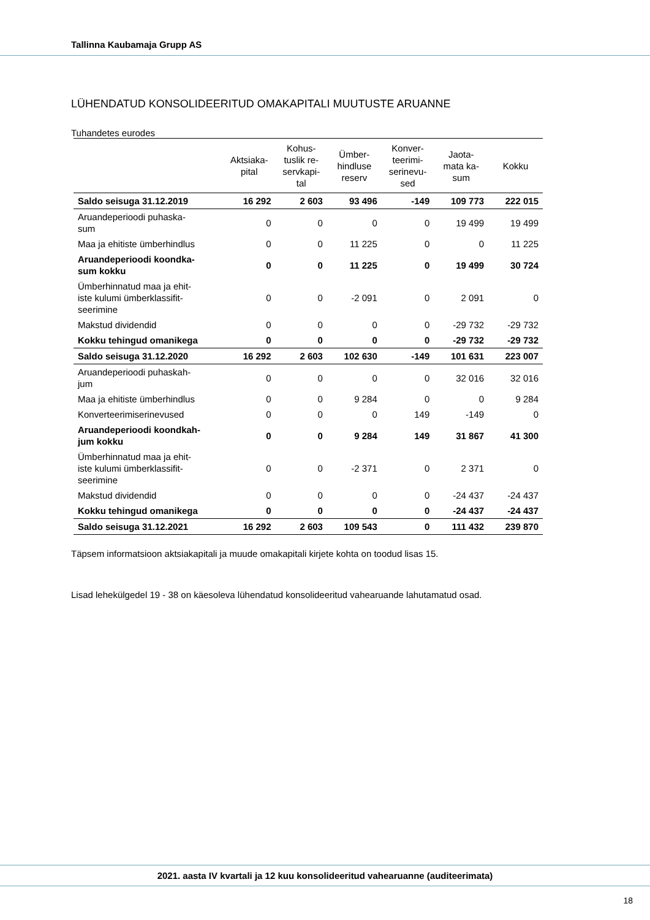Tallinna Kaubamaja Grupp AS
LÜHENDATUD KONSOLIDEERITUD OMAKAPITALI MUUTUSTE ARUANNE
Tuhandetes eurodes
| | Aktsiaka- pital | Kohus- tuslik re- servkapi- tal | Ümber- hindluse reserv | Konver- teerimi- serinevu- sed | Jaota- mata ka- sum | Kokku |
| --- | --- | --- | --- | --- | --- | --- |
| Saldo seisuga 31.12.2019 | 16 292 | 2 603 | 93 496 | -149 | 109 773 | 222 015 |
| Aruandeperioodi puhaska- sum | 0 | 0 | 0 | 0 | 19 499 | 19 499 |
| Maa ja ehitiste ümberhindlus | 0 | 0 | 11 225 | 0 | 0 | 11 225 |
| Aruandeperioodi koondka- sum kokku | 0 | 0 | 11 225 | 0 | 19 499 | 30 724 |
| Ümberhinnatud maa ja ehit- iste kulumi ümberklassifit- seerimine | 0 | 0 | -2 091 | 0 | 2 091 | 0 |
| Makstud dividendid | 0 | 0 | 0 | 0 | -29 732 | -29 732 |
| Kokku tehingud omanikega | 0 | 0 | 0 | 0 | -29 732 | -29 732 |
| Saldo seisuga 31.12.2020 | 16 292 | 2 603 | 102 630 | -149 | 101 631 | 223 007 |
| Aruandeperioodi puhaskah- jum | 0 | 0 | 0 | 0 | 32 016 | 32 016 |
| Maa ja ehitiste ümberhindlus | 0 | 0 | 9 284 | 0 | 0 | 9 284 |
| Konverteerimiserinevused | 0 | 0 | 0 | 149 | -149 | 0 |
| Aruandeperioodi koondkah- jum kokku | 0 | 0 | 9 284 | 149 | 31 867 | 41 300 |
| Ümberhinnatud maa ja ehit- iste kulumi ümberklassifit- seerimine | 0 | 0 | -2 371 | 0 | 2 371 | 0 |
| Makstud dividendid | 0 | 0 | 0 | 0 | -24 437 | -24 437 |
| Kokku tehingud omanikega | 0 | 0 | 0 | 0 | -24 437 | -24 437 |
| Saldo seisuga 31.12.2021 | 16 292 | 2 603 | 109 543 | 0 | 111 432 | 239 870 |
Täpsem informatsioon aktsiakapitali ja muude omakapitali kirjete kohta on toodud lisas 15.
Lisad lehekülgedel 19 - 38 on käesoleva lühendatud konsolideeritud vahearuande lahutamatud osad.
2021. aasta IV kvartali ja 12 kuu konsolideeritud vahearuanne (auditeerimata)
18